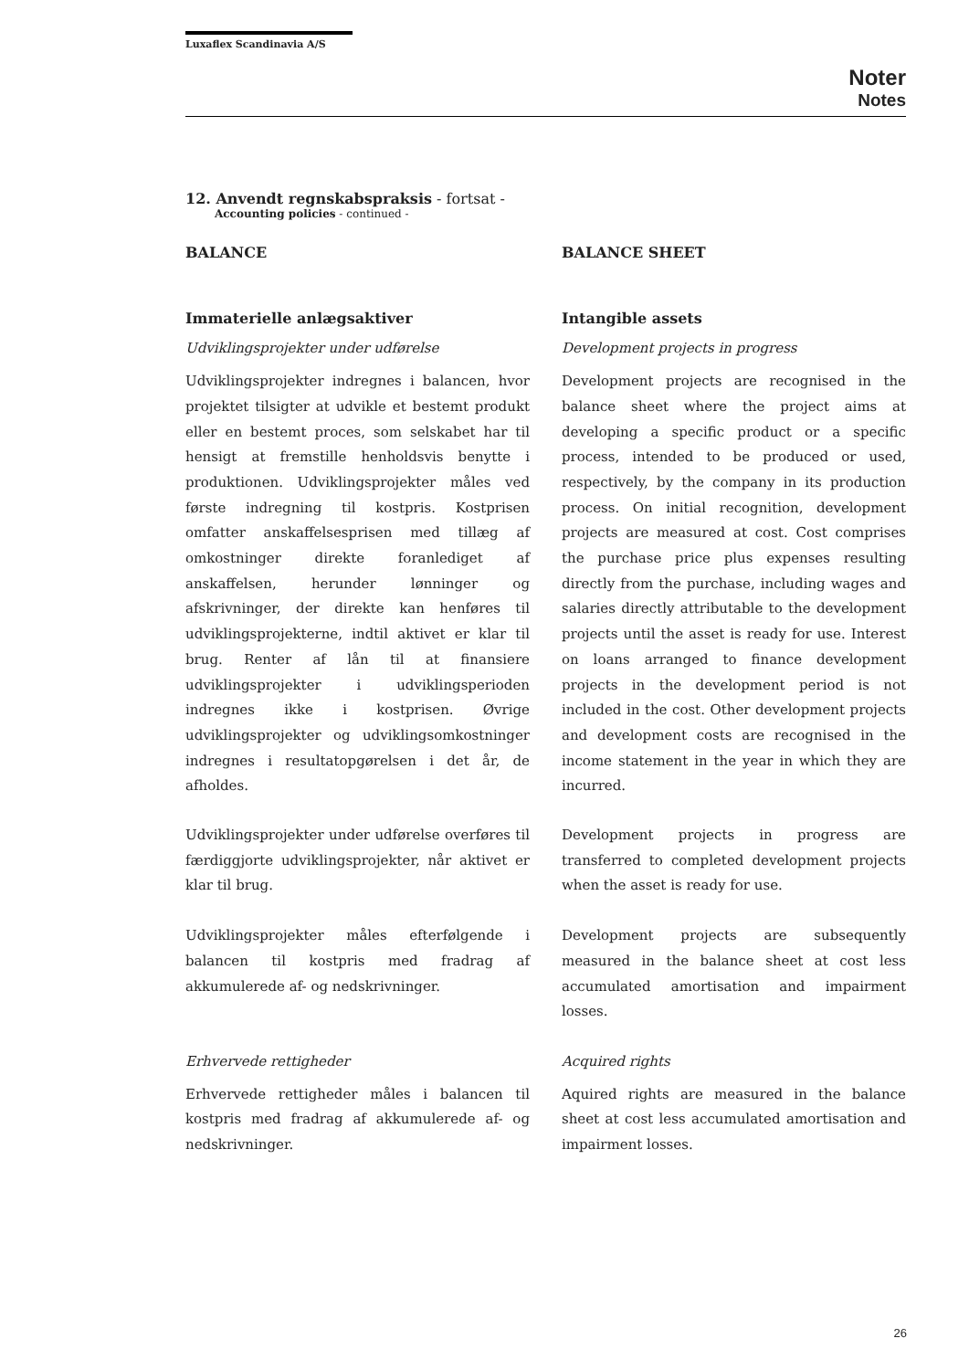Luxaflex Scandinavia A/S
Noter
Notes
12. Anvendt regnskabspraksis - fortsat -
Accounting policies - continued -
BALANCE
BALANCE SHEET
Immaterielle anlægsaktiver
Intangible assets
Udviklingsprojekter under udførelse
Development projects in progress
Udviklingsprojekter indregnes i balancen, hvor projektet tilsigter at udvikle et bestemt produkt eller en bestemt proces, som selskabet har til hensigt at fremstille henholdsvis benytte i produktionen. Udviklingsprojekter måles ved første indregning til kostpris. Kostprisen omfatter anskaffelsesprisen med tillæg af omkostninger direkte foranlediget af anskaffelsen, herunder lønninger og afskrivninger, der direkte kan henføres til udviklingsprojekterne, indtil aktivet er klar til brug. Renter af lån til at finansiere udviklingsprojekter i udviklingsperioden indregnes ikke i kostprisen. Øvrige udviklingsprojekter og udviklingsomkostninger indregnes i resultatopgørelsen i det år, de afholdes.
Development projects are recognised in the balance sheet where the project aims at developing a specific product or a specific process, intended to be produced or used, respectively, by the company in its production process. On initial recognition, development projects are measured at cost. Cost comprises the purchase price plus expenses resulting directly from the purchase, including wages and salaries directly attributable to the development projects until the asset is ready for use. Interest on loans arranged to finance development projects in the development period is not included in the cost. Other development projects and development costs are recognised in the income statement in the year in which they are incurred.
Udviklingsprojekter under udførelse overføres til færdiggjorte udviklingsprojekter, når aktivet er klar til brug.
Development projects in progress are transferred to completed development projects when the asset is ready for use.
Udviklingsprojekter måles efterfølgende i balancen til kostpris med fradrag af akkumulerede af- og nedskrivninger.
Development projects are subsequently measured in the balance sheet at cost less accumulated amortisation and impairment losses.
Erhvervede rettigheder
Acquired rights
Erhvervede rettigheder måles i balancen til kostpris med fradrag af akkumulerede af- og nedskrivninger.
Aquired rights are measured in the balance sheet at cost less accumulated amortisation and impairment losses.
26